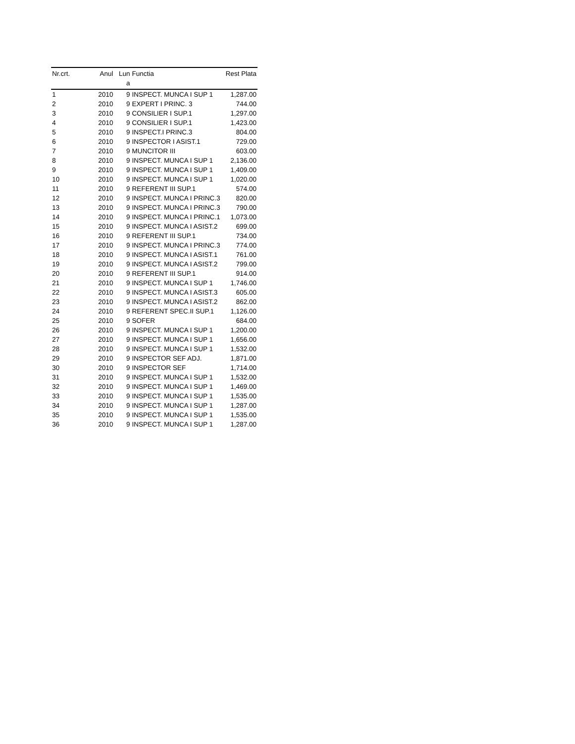| Nr.crt. | Anul | Lun a | Functia | Rest Plata |
| --- | --- | --- | --- | --- |
| 1 | 2010 | 9 | INSPECT. MUNCA I SUP 1 | 1,287.00 |
| 2 | 2010 | 9 | EXPERT I PRINC. 3 | 744.00 |
| 3 | 2010 | 9 | CONSILIER I SUP.1 | 1,297.00 |
| 4 | 2010 | 9 | CONSILIER I SUP.1 | 1,423.00 |
| 5 | 2010 | 9 | INSPECT.I PRINC.3 | 804.00 |
| 6 | 2010 | 9 | INSPECTOR I ASIST.1 | 729.00 |
| 7 | 2010 | 9 | MUNCITOR III | 603.00 |
| 8 | 2010 | 9 | INSPECT. MUNCA I SUP 1 | 2,136.00 |
| 9 | 2010 | 9 | INSPECT. MUNCA I SUP 1 | 1,409.00 |
| 10 | 2010 | 9 | INSPECT. MUNCA I SUP 1 | 1,020.00 |
| 11 | 2010 | 9 | REFERENT III SUP.1 | 574.00 |
| 12 | 2010 | 9 | INSPECT. MUNCA I PRINC.3 | 820.00 |
| 13 | 2010 | 9 | INSPECT. MUNCA I PRINC.3 | 790.00 |
| 14 | 2010 | 9 | INSPECT. MUNCA I PRINC.1 | 1,073.00 |
| 15 | 2010 | 9 | INSPECT. MUNCA I ASIST.2 | 699.00 |
| 16 | 2010 | 9 | REFERENT III SUP.1 | 734.00 |
| 17 | 2010 | 9 | INSPECT. MUNCA I PRINC.3 | 774.00 |
| 18 | 2010 | 9 | INSPECT. MUNCA I ASIST.1 | 761.00 |
| 19 | 2010 | 9 | INSPECT. MUNCA I ASIST.2 | 799.00 |
| 20 | 2010 | 9 | REFERENT III SUP.1 | 914.00 |
| 21 | 2010 | 9 | INSPECT. MUNCA I SUP 1 | 1,746.00 |
| 22 | 2010 | 9 | INSPECT. MUNCA I ASIST.3 | 605.00 |
| 23 | 2010 | 9 | INSPECT. MUNCA I ASIST.2 | 862.00 |
| 24 | 2010 | 9 | REFERENT SPEC.II SUP.1 | 1,126.00 |
| 25 | 2010 | 9 | SOFER | 684.00 |
| 26 | 2010 | 9 | INSPECT. MUNCA I SUP 1 | 1,200.00 |
| 27 | 2010 | 9 | INSPECT. MUNCA I SUP 1 | 1,656.00 |
| 28 | 2010 | 9 | INSPECT. MUNCA I SUP 1 | 1,532.00 |
| 29 | 2010 | 9 | INSPECTOR SEF ADJ. | 1,871.00 |
| 30 | 2010 | 9 | INSPECTOR SEF | 1,714.00 |
| 31 | 2010 | 9 | INSPECT. MUNCA I SUP 1 | 1,532.00 |
| 32 | 2010 | 9 | INSPECT. MUNCA I SUP 1 | 1,469.00 |
| 33 | 2010 | 9 | INSPECT. MUNCA I SUP 1 | 1,535.00 |
| 34 | 2010 | 9 | INSPECT. MUNCA I SUP 1 | 1,287.00 |
| 35 | 2010 | 9 | INSPECT. MUNCA I SUP 1 | 1,535.00 |
| 36 | 2010 | 9 | INSPECT. MUNCA I SUP 1 | 1,287.00 |